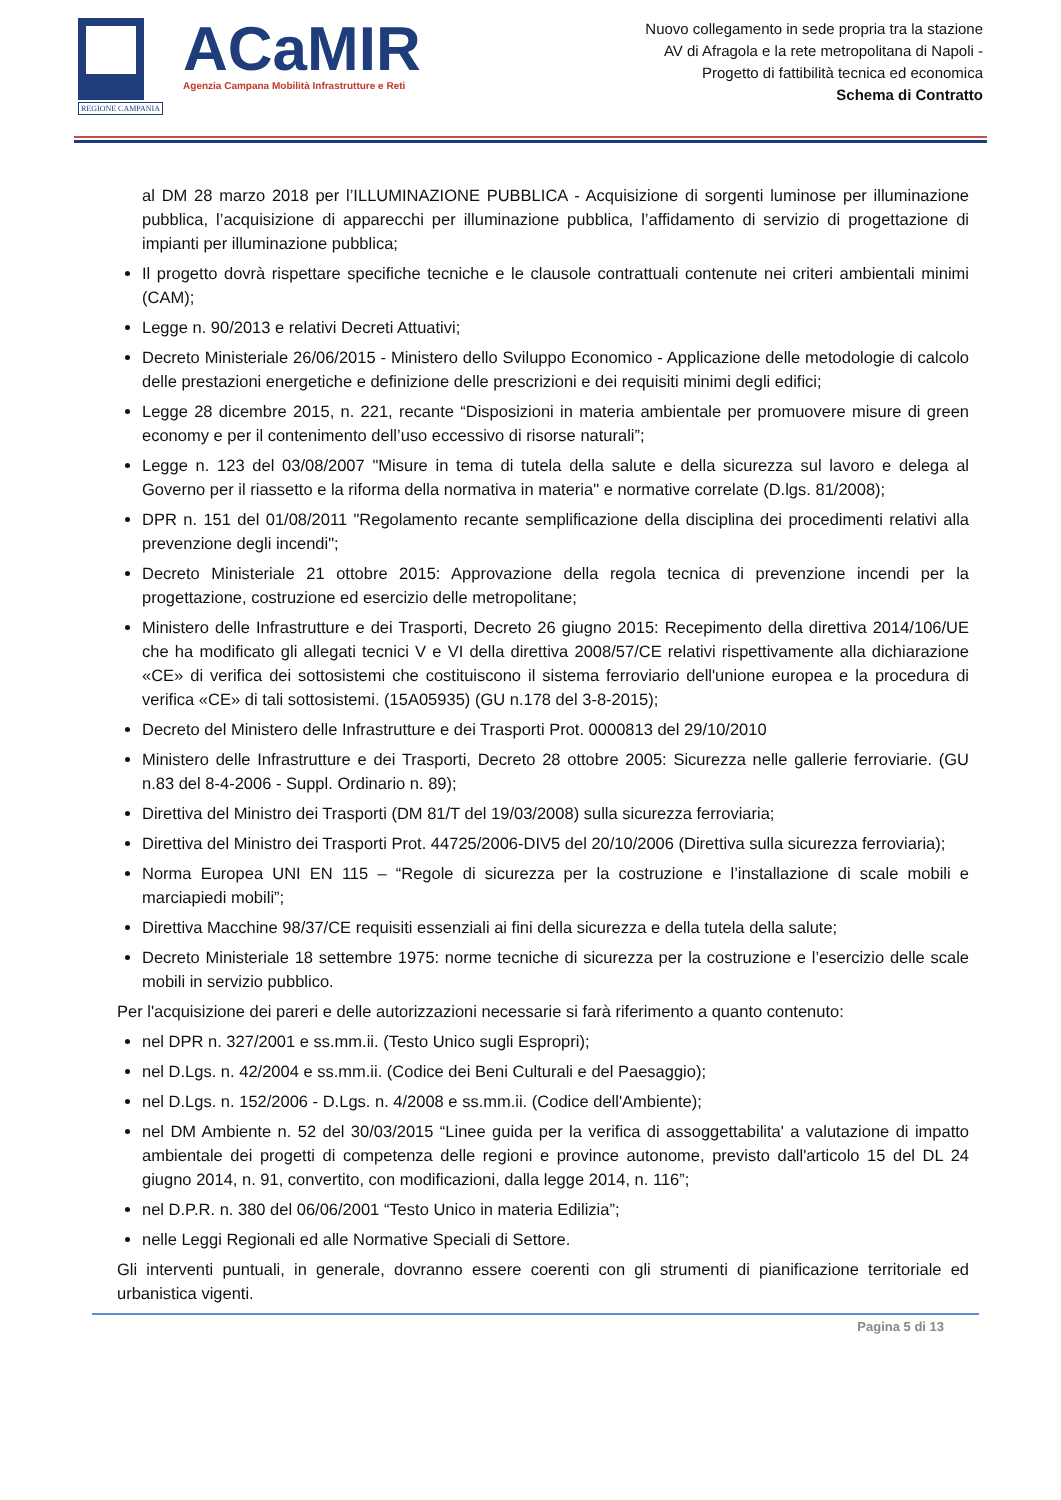REGIONE CAMPANIA
ACaMIR
Agenzia Campana Mobilità Infrastrutture e Reti
Nuovo collegamento in sede propria tra la stazione
AV di Afragola e la rete metropolitana di Napoli -
Progetto di fattibilità tecnica ed economica
Schema di Contratto
al DM 28 marzo 2018 per l’ILLUMINAZIONE PUBBLICA - Acquisizione di sorgenti luminose per illuminazione pubblica, l’acquisizione di apparecchi per illuminazione pubblica, l’affidamento di servizio di progettazione di impianti per illuminazione pubblica;
Il progetto dovrà rispettare specifiche tecniche e le clausole contrattuali contenute nei criteri ambientali minimi (CAM);
Legge n. 90/2013 e relativi Decreti Attuativi;
Decreto Ministeriale 26/06/2015 - Ministero dello Sviluppo Economico - Applicazione delle metodologie di calcolo delle prestazioni energetiche e definizione delle prescrizioni e dei requisiti minimi degli edifici;
Legge 28 dicembre 2015, n. 221, recante “Disposizioni in materia ambientale per promuovere misure di green economy e per il contenimento dell’uso eccessivo di risorse naturali”;
Legge n. 123 del 03/08/2007 "Misure in tema di tutela della salute e della sicurezza sul lavoro e delega al Governo per il riassetto e la riforma della normativa in materia" e normative correlate (D.lgs. 81/2008);
DPR n. 151 del 01/08/2011 "Regolamento recante semplificazione della disciplina dei procedimenti relativi alla prevenzione degli incendi";
Decreto Ministeriale 21 ottobre 2015: Approvazione della regola tecnica di prevenzione incendi per la progettazione, costruzione ed esercizio delle metropolitane;
Ministero delle Infrastrutture e dei Trasporti, Decreto 26 giugno 2015: Recepimento della direttiva 2014/106/UE che ha modificato gli allegati tecnici V e VI della direttiva 2008/57/CE relativi rispettivamente alla dichiarazione «CE» di verifica dei sottosistemi che costituiscono il sistema ferroviario dell'unione europea e la procedura di verifica «CE» di tali sottosistemi. (15A05935) (GU n.178 del 3-8-2015);
Decreto del Ministero delle Infrastrutture e dei Trasporti Prot. 0000813 del 29/10/2010
Ministero delle Infrastrutture e dei Trasporti, Decreto 28 ottobre 2005: Sicurezza nelle gallerie ferroviarie. (GU n.83 del 8-4-2006 - Suppl. Ordinario n. 89);
Direttiva del Ministro dei Trasporti (DM 81/T del 19/03/2008) sulla sicurezza ferroviaria;
Direttiva del Ministro dei Trasporti Prot. 44725/2006-DIV5 del 20/10/2006 (Direttiva sulla sicurezza ferroviaria);
Norma Europea UNI EN 115 – “Regole di sicurezza per la costruzione e l’installazione di scale mobili e marciapiedi mobili”;
Direttiva Macchine 98/37/CE requisiti essenziali ai fini della sicurezza e della tutela della salute;
Decreto Ministeriale 18 settembre 1975: norme tecniche di sicurezza per la costruzione e l’esercizio delle scale mobili in servizio pubblico.
Per l'acquisizione dei pareri e delle autorizzazioni necessarie si farà riferimento a quanto contenuto:
nel DPR n. 327/2001 e ss.mm.ii. (Testo Unico sugli Espropri);
nel D.Lgs. n. 42/2004 e ss.mm.ii. (Codice dei Beni Culturali e del Paesaggio);
nel D.Lgs. n. 152/2006 - D.Lgs. n. 4/2008 e ss.mm.ii. (Codice dell'Ambiente);
nel DM Ambiente n. 52 del 30/03/2015 “Linee guida per la verifica di assoggettabilita' a valutazione di impatto ambientale dei progetti di competenza delle regioni e province autonome, previsto dall'articolo 15 del DL 24 giugno 2014, n. 91, convertito, con modificazioni, dalla legge 2014, n. 116”;
nel D.P.R. n. 380 del 06/06/2001 “Testo Unico in materia Edilizia”;
nelle Leggi Regionali ed alle Normative Speciali di Settore.
Gli interventi puntuali, in generale, dovranno essere coerenti con gli strumenti di pianificazione territoriale ed urbanistica vigenti.
Pagina 5 di 13